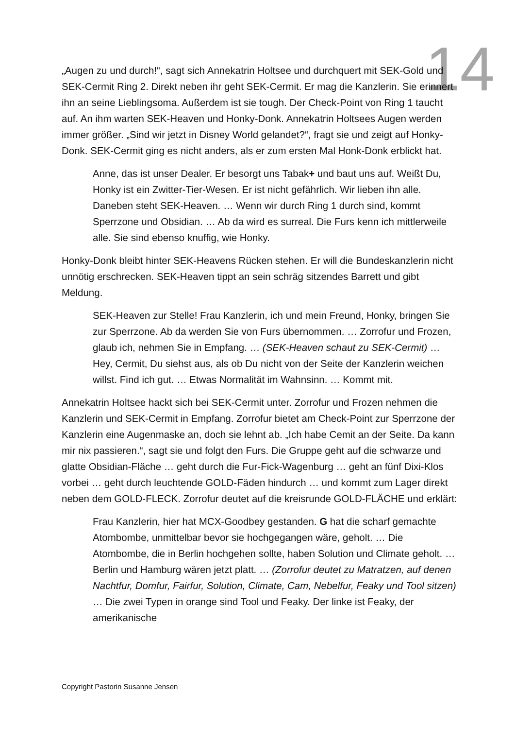14
„Augen zu und durch!“, sagt sich Annekatrin Holtsee und durchquert mit SEK-Gold und SEK-Cermit Ring 2. Direkt neben ihr geht SEK-Cermit. Er mag die Kanzlerin. Sie erinnert ihn an seine Lieblingsoma. Außerdem ist sie tough. Der Check-Point von Ring 1 taucht auf. An ihm warten SEK-Heaven und Honky-Donk. Annekatrin Holtsees Augen werden immer größer. „Sind wir jetzt in Disney World gelandet?“, fragt sie und zeigt auf Honky-Donk. SEK-Cermit ging es nicht anders, als er zum ersten Mal Honk-Donk erblickt hat.
Anne, das ist unser Dealer. Er besorgt uns Tabak+ und baut uns auf. Weißt Du, Honky ist ein Zwitter-Tier-Wesen. Er ist nicht gefährlich. Wir lieben ihn alle. Daneben steht SEK-Heaven. … Wenn wir durch Ring 1 durch sind, kommt Sperrzone und Obsidian. … Ab da wird es surreal. Die Furs kenn ich mittlerweile alle. Sie sind ebenso knuffig, wie Honky.
Honky-Donk bleibt hinter SEK-Heavens Rücken stehen. Er will die Bundeskanzlerin nicht unnötig erschrecken. SEK-Heaven tippt an sein schräg sitzendes Barrett und gibt Meldung.
SEK-Heaven zur Stelle! Frau Kanzlerin, ich und mein Freund, Honky, bringen Sie zur Sperrzone. Ab da werden Sie von Furs übernommen. … Zorrofur und Frozen, glaub ich, nehmen Sie in Empfang. … (SEK-Heaven schaut zu SEK-Cermit) … Hey, Cermit, Du siehst aus, als ob Du nicht von der Seite der Kanzlerin weichen willst. Find ich gut. … Etwas Normalität im Wahnsinn. … Kommt mit.
Annekatrin Holtsee hackt sich bei SEK-Cermit unter. Zorrofur und Frozen nehmen die Kanzlerin und SEK-Cermit in Empfang. Zorrofur bietet am Check-Point zur Sperrzone der Kanzlerin eine Augenmaske an, doch sie lehnt ab. „Ich habe Cemit an der Seite. Da kann mir nix passieren.“, sagt sie und folgt den Furs. Die Gruppe geht auf die schwarze und glatte Obsidian-Fläche … geht durch die Fur-Fick-Wagenburg … geht an fünf Dixi-Klos vorbei … geht durch leuchtende GOLD-Fäden hindurch … und kommt zum Lager direkt neben dem GOLD-FLECK. Zorrofur deutet auf die kreisrunde GOLD-FLÄCHE und erklärt:
Frau Kanzlerin, hier hat MCX-Goodbey gestanden. G hat die scharf gemachte Atombombe, unmittelbar bevor sie hochgegangen wäre, geholt. … Die Atombombe, die in Berlin hochgehen sollte, haben Solution und Climate geholt. … Berlin und Hamburg wären jetzt platt. … (Zorrofur deutet zu Matratzen, auf denen Nachtfur, Domfur, Fairfur, Solution, Climate, Cam, Nebelfur, Feaky und Tool sitzen) … Die zwei Typen in orange sind Tool und Feaky. Der linke ist Feaky, der amerikanische
Copyright Pastorin Susanne Jensen